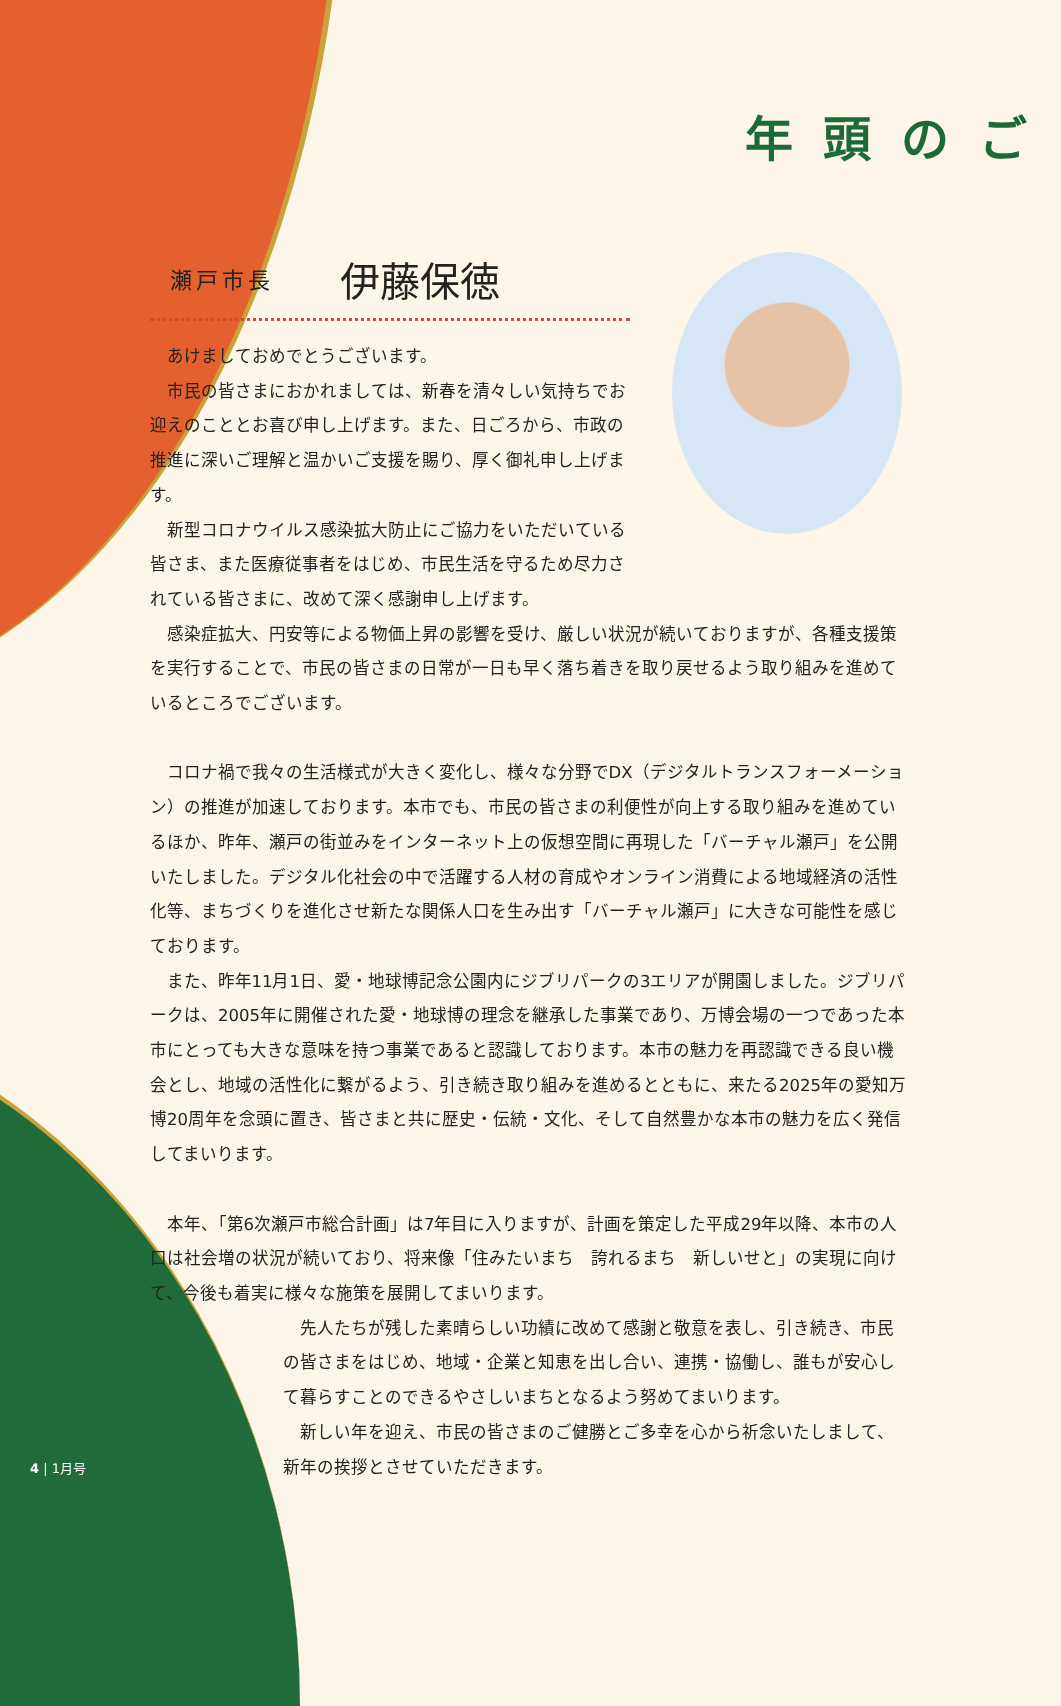年頭のご
瀬戸市長 伊藤保徳
あけましておめでとうございます。
市民の皆さまにおかれましては、新春を清々しい気持ちでお迎えのこととお喜び申し上げます。また、日ごろから、市政の推進に深いご理解と温かいご支援を賜り、厚く御礼申し上げます。
新型コロナウイルス感染拡大防止にご協力をいただいている皆さま、また医療従事者をはじめ、市民生活を守るため尽力されている皆さまに、改めて深く感謝申し上げます。
感染症拡大、円安等による物価上昇の影響を受け、厳しい状況が続いておりますが、各種支援策を実行することで、市民の皆さまの日常が一日も早く落ち着きを取り戻せるよう取り組みを進めているところでございます。
コロナ禍で我々の生活様式が大きく変化し、様々な分野でDX（デジタルトランスフォーメーション）の推進が加速しております。本市でも、市民の皆さまの利便性が向上する取り組みを進めているほか、昨年、瀬戸の街並みをインターネット上の仮想空間に再現した「バーチャル瀬戸」を公開いたしました。デジタル化社会の中で活躍する人材の育成やオンライン消費による地域経済の活性化等、まちづくりを進化させ新たな関係人口を生み出す「バーチャル瀬戸」に大きな可能性を感じております。
また、昨年11月1日、愛・地球博記念公園内にジブリパークの3エリアが開園しました。ジブリパークは、2005年に開催された愛・地球博の理念を継承した事業であり、万博会場の一つであった本市にとっても大きな意味を持つ事業であると認識しております。本市の魅力を再認識できる良い機会とし、地域の活性化に繋がるよう、引き続き取り組みを進めるとともに、来たる2025年の愛知万博20周年を念頭に置き、皆さまと共に歴史・伝統・文化、そして自然豊かな本市の魅力を広く発信してまいります。
本年、「第6次瀬戸市総合計画」は7年目に入りますが、計画を策定した平成29年以降、本市の人口は社会増の状況が続いており、将来像「住みたいまち　誇れるまち　新しいせと」の実現に向けて、今後も着実に様々な施策を展開してまいります。
先人たちが残した素晴らしい功績に改めて感謝と敬意を表し、引き続き、市民の皆さまをはじめ、地域・企業と知恵を出し合い、連携・協働し、誰もが安心して暮らすことのできるやさしいまちとなるよう努めてまいります。
新しい年を迎え、市民の皆さまのご健勝とご多幸を心から祈念いたしまして、新年の挨拶とさせていただきます。
4 | 1月号